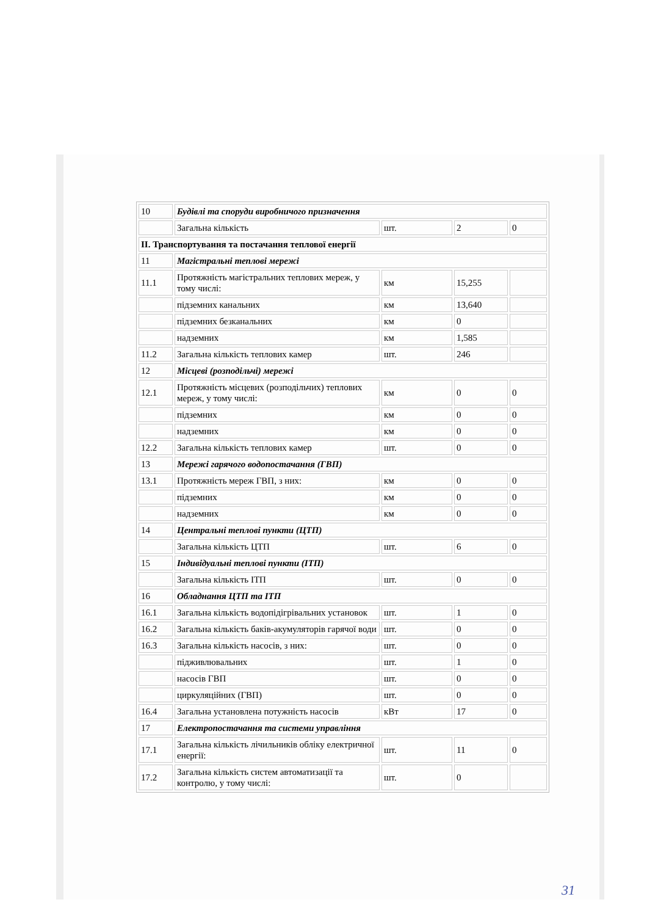| 10 | Будівлі та споруди виробничого призначення | | | |
| | Загальна кількість | шт. | 2 | 0 |
| ІІ. Транспортування та постачання теплової енергії | | | | |
| 11 | Магістральні теплові мережі | | | |
| 11.1 | Протяжність магістральних теплових мереж, у тому числі: | км | 15,255 | |
| | підземних канальних | км | 13,640 | |
| | підземних безканальних | км | 0 | |
| | надземних | км | 1,585 | |
| 11.2 | Загальна кількість теплових камер | шт. | 246 | |
| 12 | Місцеві (розподільчі) мережі | | | |
| 12.1 | Протяжність місцевих (розподільчих) теплових мереж, у тому числі: | км | 0 | 0 |
| | підземних | км | 0 | 0 |
| | надземних | км | 0 | 0 |
| 12.2 | Загальна кількість теплових камер | шт. | 0 | 0 |
| 13 | Мережі гарячого водопостачання (ГВП) | | | |
| 13.1 | Протяжність мереж ГВП, з них: | км | 0 | 0 |
| | підземних | км | 0 | 0 |
| | надземних | км | 0 | 0 |
| 14 | Центральні теплові пункти (ЦТП) | | | |
| | Загальна кількість ЦТП | шт. | 6 | 0 |
| 15 | Індивідуальні теплові пункти (ІТП) | | | |
| | Загальна кількість ІТП | шт. | 0 | 0 |
| 16 | Обладнання ЦТП та ІТП | | | |
| 16.1 | Загальна кількість водопідігрівальних установок | шт. | 1 | 0 |
| 16.2 | Загальна кількість баків-акумуляторів гарячої води | шт. | 0 | 0 |
| 16.3 | Загальна кількість насосів, з них: | шт. | 0 | 0 |
| | підживлювальних | шт. | 1 | 0 |
| | насосів ГВП | шт. | 0 | 0 |
| | циркуляційних (ГВП) | шт. | 0 | 0 |
| 16.4 | Загальна установлена потужність насосів | кВт | 17 | 0 |
| 17 | Електропостачання та системи управління | | | |
| 17.1 | Загальна кількість лічильників обліку електричної енергії: | шт. | 11 | 0 |
| 17.2 | Загальна кількість систем автоматизації та контролю, у тому числі: | шт. | 0 | |
31